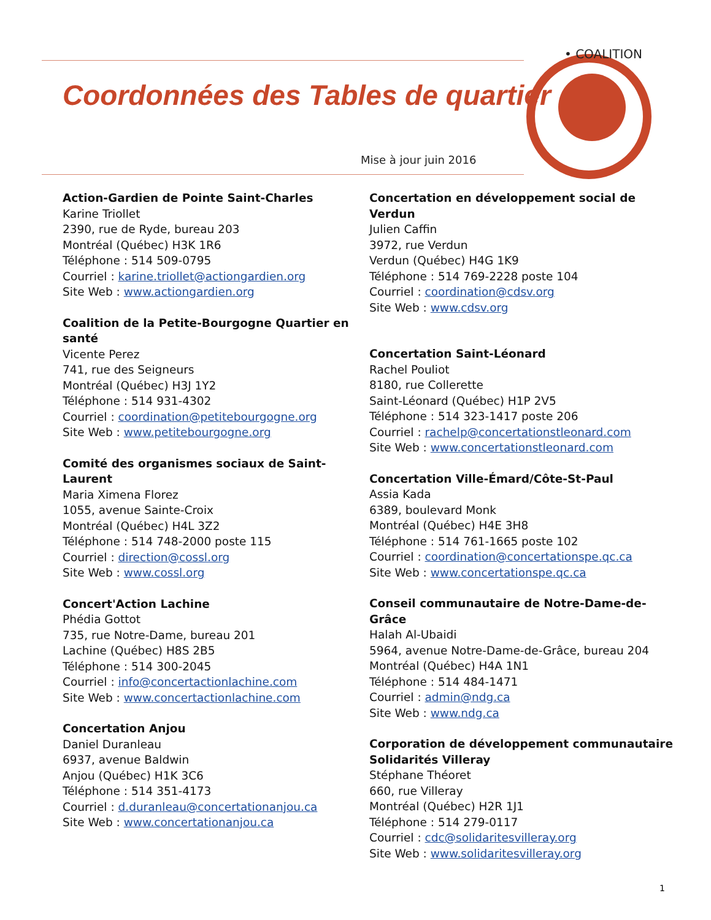Coordonnées des Tables de quartier
Mise à jour juin 2016
• COALITION
Action-Gardien de Pointe Saint-Charles
Karine Triollet
2390, rue de Ryde, bureau 203
Montréal (Québec) H3K 1R6
Téléphone : 514 509-0795
Courriel : karine.triollet@actiongardien.org
Site Web : www.actiongardien.org
Coalition de la Petite-Bourgogne Quartier en santé
Vicente Perez
741, rue des Seigneurs
Montréal (Québec) H3J 1Y2
Téléphone : 514 931-4302
Courriel : coordination@petitebourgogne.org
Site Web : www.petitebourgogne.org
Comité des organismes sociaux de Saint-Laurent
Maria Ximena Florez
1055, avenue Sainte-Croix
Montréal (Québec) H4L 3Z2
Téléphone : 514 748-2000 poste 115
Courriel : direction@cossl.org
Site Web : www.cossl.org
Concert'Action Lachine
Phédia Gottot
735, rue Notre-Dame, bureau 201
Lachine (Québec) H8S 2B5
Téléphone : 514 300-2045
Courriel : info@concertactionlachine.com
Site Web : www.concertactionlachine.com
Concertation Anjou
Daniel Duranleau
6937, avenue Baldwin
Anjou (Québec) H1K 3C6
Téléphone : 514 351-4173
Courriel : d.duranleau@concertationanjou.ca
Site Web : www.concertationanjou.ca
Concertation en développement social de Verdun
Julien Caffin
3972, rue Verdun
Verdun (Québec) H4G 1K9
Téléphone : 514 769-2228 poste 104
Courriel : coordination@cdsv.org
Site Web : www.cdsv.org
Concertation Saint-Léonard
Rachel Pouliot
8180, rue Collerette
Saint-Léonard (Québec) H1P 2V5
Téléphone : 514 323-1417 poste 206
Courriel : rachelp@concertationstleonard.com
Site Web : www.concertationstleonard.com
Concertation Ville-Émard/Côte-St-Paul
Assia Kada
6389, boulevard Monk
Montréal (Québec) H4E 3H8
Téléphone : 514 761-1665 poste 102
Courriel : coordination@concertationspe.qc.ca
Site Web : www.concertationspe.qc.ca
Conseil communautaire de Notre-Dame-de-Grâce
Halah Al-Ubaidi
5964, avenue Notre-Dame-de-Grâce, bureau 204
Montréal (Québec) H4A 1N1
Téléphone : 514 484-1471
Courriel : admin@ndg.ca
Site Web : www.ndg.ca
Corporation de développement communautaire Solidarités Villeray
Stéphane Théoret
660, rue Villeray
Montréal (Québec) H2R 1J1
Téléphone : 514 279-0117
Courriel : cdc@solidaritesvilleray.org
Site Web : www.solidaritesvilleray.org
1